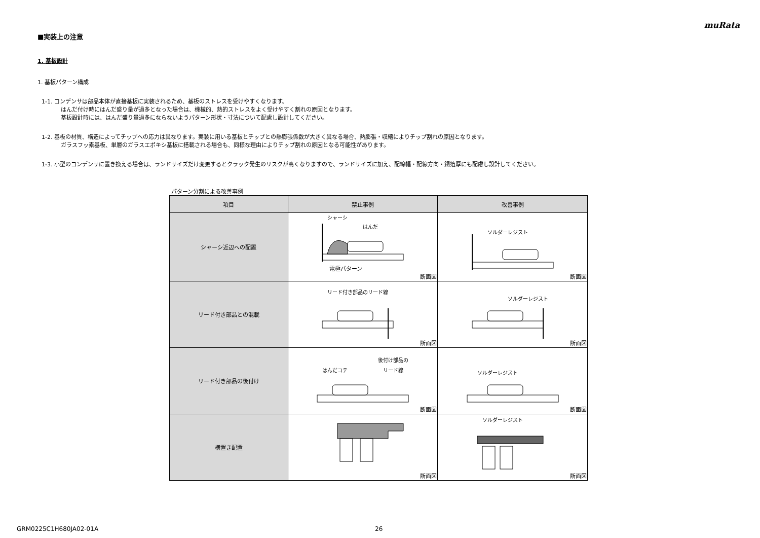muRata
■実装上の注意
1. 基板設計
1. 基板パターン構成
1-1. コンデンサは部品本体が直接基板に実装されるため、基板のストレスを受けやすくなります。
はんだ付け時にはんだ盛り量が過多となった場合は、機械的、熱的ストレスをよく受けやすく割れの原因となります。
基板設計時には、はんだ盛り量過多にならないようパターン形状・寸法について配慮し設計してください。
1-2. 基板の材質、構造によってチップへの応力は異なります。実装に用いる基板とチップとの熱膨張係数が大きく異なる場合、熱膨張・収縮によりチップ割れの原因となります。
ガラスフッ素基板、単層のガラスエポキシ基板に搭載される場合も、同様な理由によりチップ割れの原因となる可能性があります。
1-3. 小型のコンデンサに置き換える場合は、ランドサイズだけ変更するとクラック発生のリスクが高くなりますので、ランドサイズに加え、配線幅・配線方向・銅箔厚にも配慮し設計してください。
パターン分割による改善事例
| 項目 | 禁止事例 | 改善事例 |
| --- | --- | --- |
| シャーシ近辺への配置 | シャーシ はんだ 電極パターン 断面図 | ソルダーレジスト 断面図 |
| リード付き部品との混載 | リード付き部品のリード線 断面図 | ソルダーレジスト 断面図 |
| リード付き部品の後付け | はんだコテ 後付け部品の リード線 断面図 | ソルダーレジスト 断面図 |
| 横置き配置 | 断面図 | ソルダーレジスト 断面図 |
GRM0225C1H680JA02-01A 26